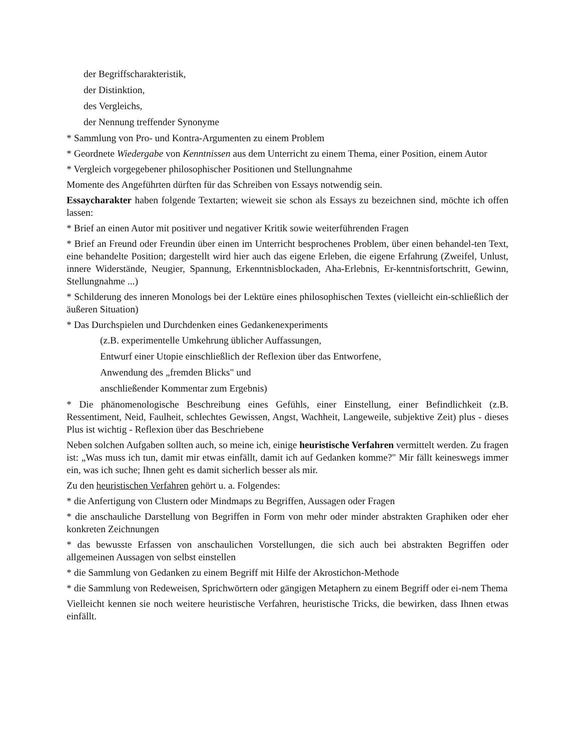der Begriffscharakteristik,
der Distinktion,
des Vergleichs,
der Nennung treffender Synonyme
* Sammlung von Pro- und Kontra-Argumenten zu einem Problem
* Geordnete Wiedergabe von Kenntnissen aus dem Unterricht zu einem Thema, einer Position, einem Autor
* Vergleich vorgegebener philosophischer Positionen und Stellungnahme
Momente des Angeführten dürften für das Schreiben von Essays notwendig sein.
Essaycharakter haben folgende Textarten; wieweit sie schon als Essays zu bezeichnen sind, möchte ich offen lassen:
* Brief an einen Autor mit positiver und negativer Kritik sowie weiterführenden Fragen
* Brief an Freund oder Freundin über einen im Unterricht besprochenes Problem, über einen behandel-ten Text, eine behandelte Position; dargestellt wird hier auch das eigene Erleben, die eigene Erfahrung (Zweifel, Unlust, innere Widerstände, Neugier, Spannung, Erkenntnisblockaden, Aha-Erlebnis, Er-kenntnisfortschritt, Gewinn, Stellungnahme ...)
* Schilderung des inneren Monologs bei der Lektüre eines philosophischen Textes (vielleicht ein-schließlich der äußeren Situation)
* Das Durchspielen und Durchdenken eines Gedankenexperiments
(z.B. experimentelle Umkehrung üblicher Auffassungen,
Entwurf einer Utopie einschließlich der Reflexion über das Entworfene,
Anwendung des „fremden Blicks" und
anschließender Kommentar zum Ergebnis)
* Die phänomenologische Beschreibung eines Gefühls, einer Einstellung, einer Befindlichkeit (z.B. Ressentiment, Neid, Faulheit, schlechtes Gewissen, Angst, Wachheit, Langeweile, subjektive Zeit) plus - dieses Plus ist wichtig - Reflexion über das Beschriebene
Neben solchen Aufgaben sollten auch, so meine ich, einige heuristische Verfahren vermittelt werden. Zu fragen ist: „Was muss ich tun, damit mir etwas einfällt, damit ich auf Gedanken komme?" Mir fällt keineswegs immer ein, was ich suche; Ihnen geht es damit sicherlich besser als mir.
Zu den heuristischen Verfahren gehört u. a. Folgendes:
* die Anfertigung von Clustern oder Mindmaps zu Begriffen, Aussagen oder Fragen
* die anschauliche Darstellung von Begriffen in Form von mehr oder minder abstrakten Graphiken oder eher konkreten Zeichnungen
* das bewusste Erfassen von anschaulichen Vorstellungen, die sich auch bei abstrakten Begriffen oder allgemeinen Aussagen von selbst einstellen
* die Sammlung von Gedanken zu einem Begriff mit Hilfe der Akrostichon-Methode
* die Sammlung von Redeweisen, Sprichwörtern oder gängigen Metaphern zu einem Begriff oder ei-nem Thema
Vielleicht kennen sie noch weitere heuristische Verfahren, heuristische Tricks, die bewirken, dass Ihnen etwas einfällt.